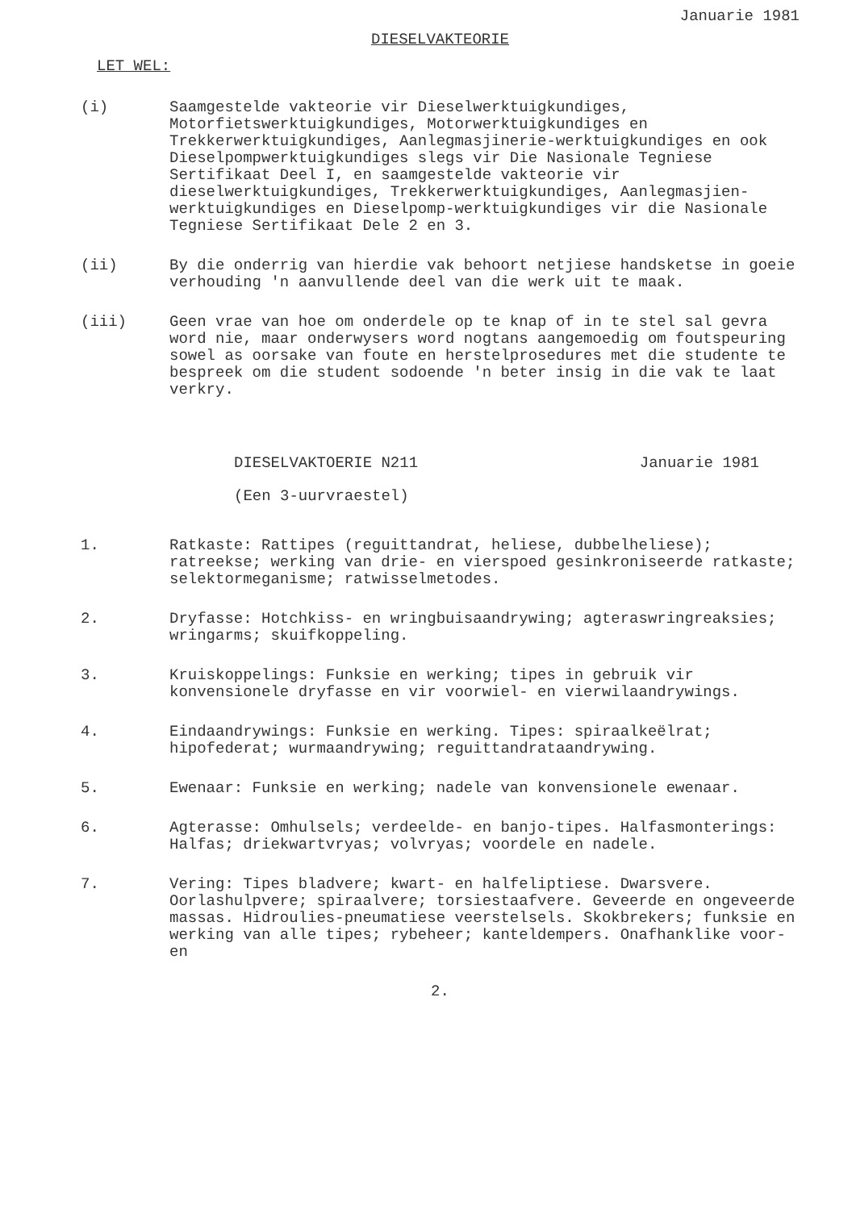Januarie 1981
DIESELVAKTEORIE
LET WEL:
(i) Saamgestelde vakteorie vir Dieselwerktuigkundiges, Motorfietswerktuigkundiges, Motorwerktuigkundiges en Trekkerwerktuigkundiges, Aanlegmasjinerie-werktuigkundiges en ook Dieselpompwerktuigkundiges slegs vir Die Nasionale Tegniese Sertifikaat Deel I, en saamgestelde vakteorie vir dieselwerktuigkundiges, Trekkerwerktuigkundiges, Aanlegmasjien-werktuigkundiges en Dieselpomp-werktuigkundiges vir die Nasionale Tegniese Sertifikaat Dele 2 en 3.
(ii) By die onderrig van hierdie vak behoort netjiese handsketse in goeie verhouding 'n aanvullende deel van die werk uit te maak.
(iii) Geen vrae van hoe om onderdele op te knap of in te stel sal gevra word nie, maar onderwysers word nogtans aangemoedig om foutspeuring sowel as oorsake van foute en herstelprosedures met die studente te bespreek om die student sodoende 'n beter insig in die vak te laat verkry.
DIESELVAKTOERIE N211 Januarie 1981
(Een 3-uurvraestel)
1. Ratkaste: Rattipes (reguittandrat, heliese, dubbelheliese); ratreekse; werking van drie- en vierspoed gesinkroniseerde ratkaste; selektormeganisme; ratwisselmetodes.
2. Dryfasse: Hotchkiss- en wringbuisaandrywing; agteraswringreaksies; wringarms; skuifkoppeling.
3. Kruiskoppelings: Funksie en werking; tipes in gebruik vir konvensionele dryfasse en vir voorwiel- en vierwilaandrywings.
4. Eindaandrywings: Funksie en werking. Tipes: spiraalkeëlrat; hipofederat; wurmaandrywing; reguittandrataandrywing.
5. Ewenaar: Funksie en werking; nadele van konvensionele ewenaar.
6. Agterasse: Omhulsels; verdeelde- en banjo-tipes. Halfasmonterings: Halfas; driekwartvryas; volvryas; voordele en nadele.
7. Vering: Tipes bladvere; kwart- en halfeliptiese. Dwarsvere. Oorlashulpvere; spiraalvere; torsiestaafvere. Geveerde en ongeveerde massas. Hidroulies-pneumatiese veerstelsels. Skokbrekers; funksie en werking van alle tipes; rybeheer; kanteldempers. Onafhanklike voor- en
2.